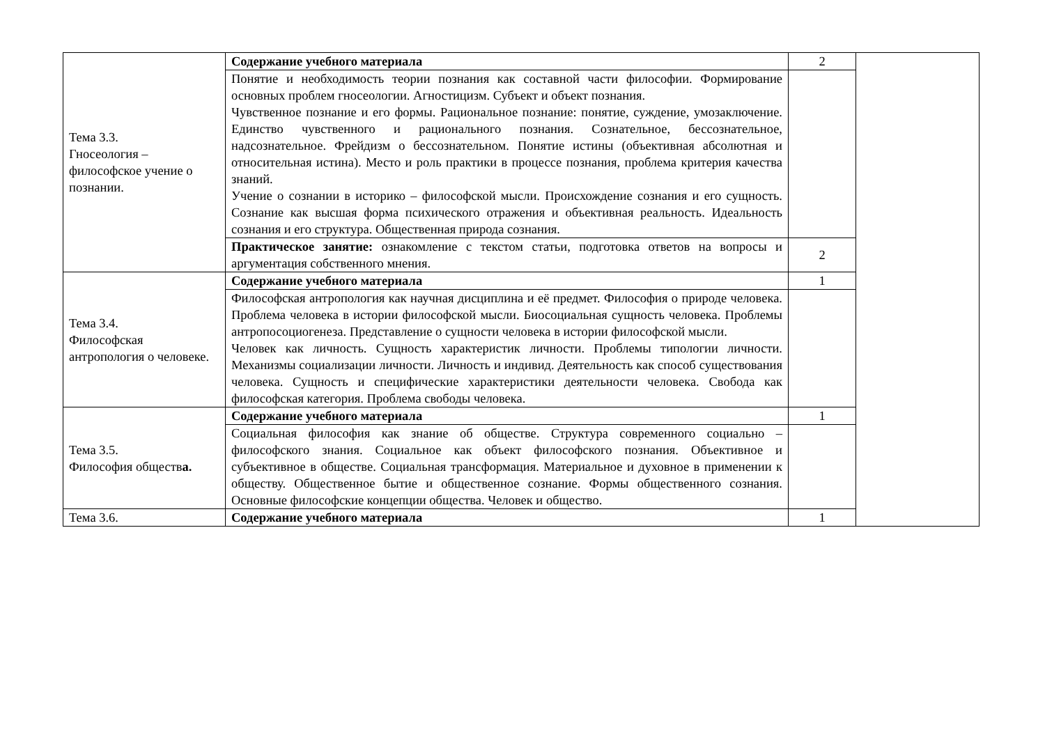| Тема 3.3. Гносеология – философское учение о познании. | Содержание учебного материала | 2 | |
| | Понятие и необходимость теории познания как составной части философии. Формирование основных проблем гносеологии. Агностицизм. Субъект и объект познания. Чувственное познание и его формы. Рациональное познание: понятие, суждение, умозаключение. Единство чувственного и рационального познания. Сознательное, бессознательное, надсознательное. Фрейдизм о бессознательном. Понятие истины (объективная абсолютная и относительная истина). Место и роль практики в процессе познания, проблема критерия качества знаний. Учение о сознании в историко – философской мысли. Происхождение сознания и его сущность. Сознание как высшая форма психического отражения и объективная реальность. Идеальность сознания и его структура. Общественная природа сознания. | | |
| | Практическое занятие: ознакомление с текстом статьи, подготовка ответов на вопросы и аргументация собственного мнения. | 2 | |
| Тема 3.4. Философская антропология о человеке. | Содержание учебного материала | 1 | |
| | Философская антропология как научная дисциплина и её предмет. Философия о природе человека. Проблема человека в истории философской мысли. Биосоциальная сущность человека. Проблемы антропосоциогенеза. Представление о сущности человека в истории философской мысли. Человек как личность. Сущность характеристик личности. Проблемы типологии личности. Механизмы социализации личности. Личность и индивид. Деятельность как способ существования человека. Сущность и специфические характеристики деятельности человека. Свобода как философская категория. Проблема свободы человека. | | |
| Тема 3.5. Философия обществ а. | Содержание учебного материала | 1 | |
| | Социальная философия как знание об обществе. Структура современного социально – философского знания. Социальное как объект философского познания. Объективное и субъективное в обществе. Социальная трансформация. Материальное и духовное в применении к обществу. Общественное бытие и общественное сознание. Формы общественного сознания. Основные философские концепции общества. Человек и общество. | | |
| Тема 3.6. | Содержание учебного материала | 1 | |